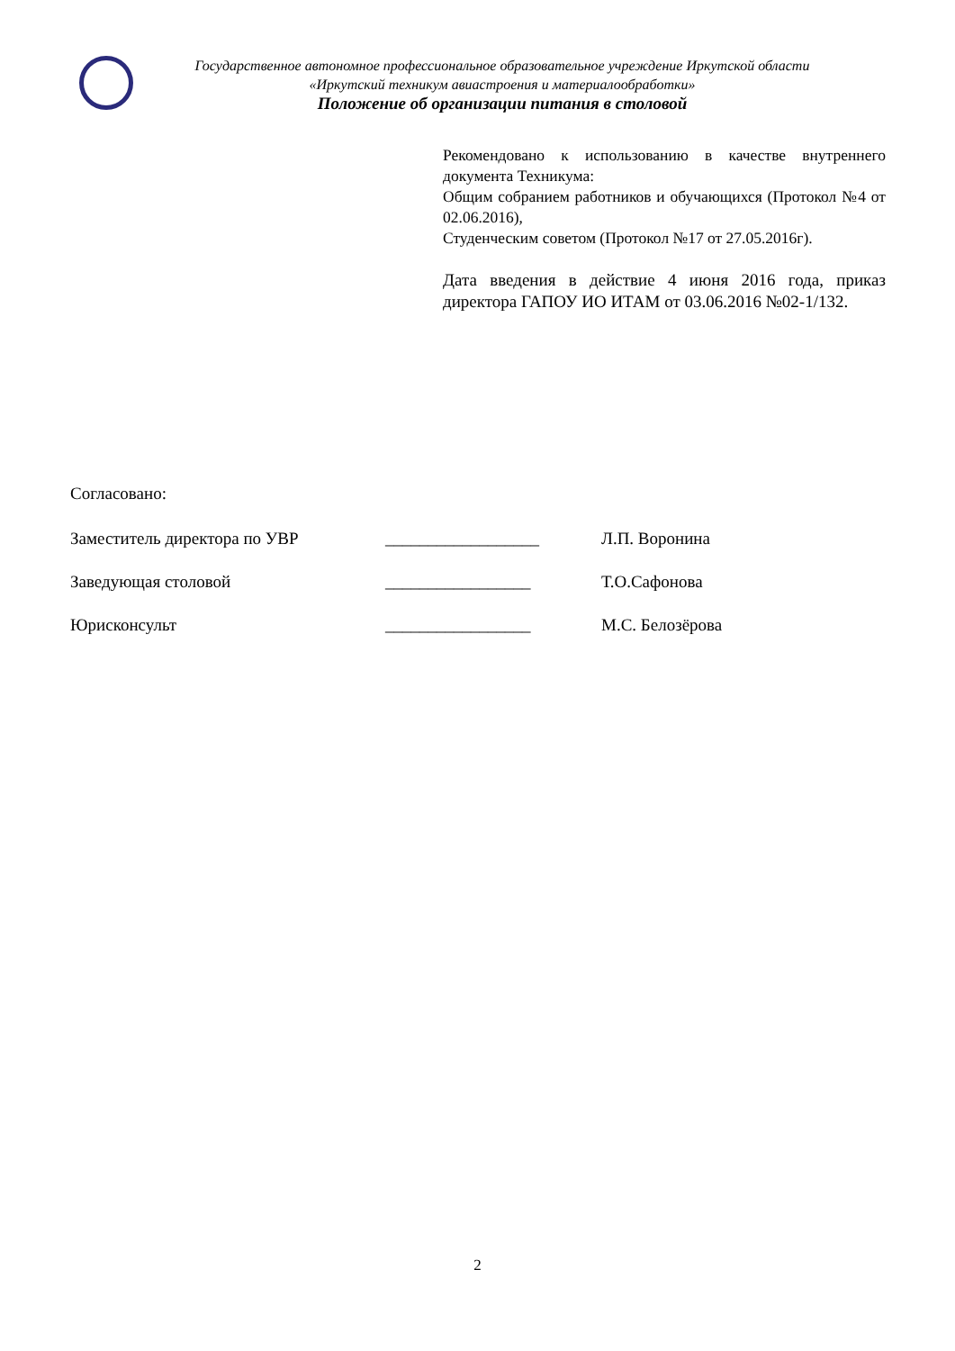Государственное автономное профессиональное образовательное учреждение Иркутской области
«Иркутский техникум авиастроения и материалообработки»
Положение об организации питания в столовой
Рекомендовано к использованию в качестве внутреннего документа Техникума:
Общим собранием работников и обучающихся (Протокол №4 от 02.06.2016),
Студенческим советом (Протокол №17 от 27.05.2016г).
Дата введения в действие 4 июня 2016 года, приказ директора ГАПОУ ИО ИТАМ от 03.06.2016 №02-1/132.
Согласовано:
Заместитель директора по УВР __________________ Л.П. Воронина
Заведующая столовой _________________ Т.О.Сафонова
Юрисконсульт _________________ М.С. Белозёрова
2